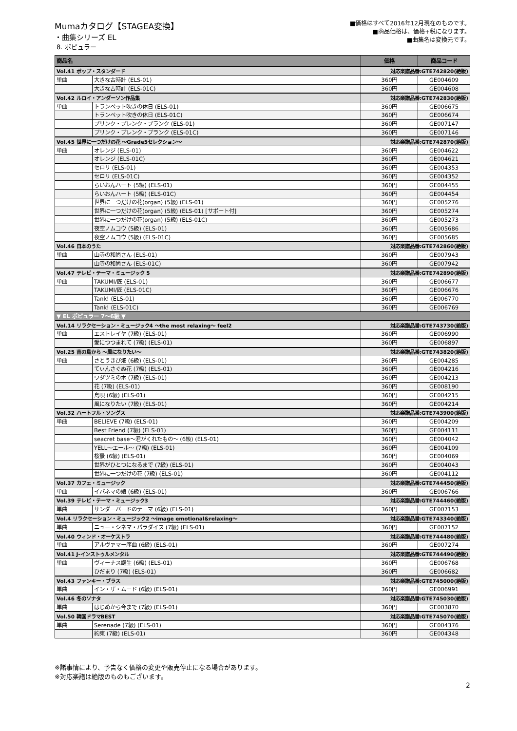Mumaカタログ【STAGEA変換】
・曲集シリーズ EL
8. ポピュラー
■価格はすべて2016年12月現在のものです。
■商品価格は、価格+税になります。
■曲集名は変換元です。
| 商品名 | | 価格 | 商品コード |
| --- | --- | --- | --- |
| Vol.41 ポップ・スタンダード | | 対応楽譜品番:GTE742820(絶版) | |
| 単曲 | 大きな古時計 (ELS-01) | 360円 | GE004609 |
| | 大きな古時計 (ELS-01C) | 360円 | GE004608 |
| Vol.42 ルロイ・アンダーソン作品集 | | 対応楽譜品番:GTE742830(絶版) | |
| 単曲 | トランペット吹きの休日 (ELS-01) | 360円 | GE006675 |
| | トランペット吹きの休日 (ELS-01C) | 360円 | GE006674 |
| | プリンク・プレンク・プランク (ELS-01) | 360円 | GE007147 |
| | プリンク・プレンク・プランク (ELS-01C) | 360円 | GE007146 |
| Vol.45 世界に一つだけの花 ～Grade5セレクション～ | | 対応楽譜品番:GTE742870(絶版) | |
| 単曲 | オレンジ (ELS-01) | 360円 | GE004622 |
| | オレンジ (ELS-01C) | 360円 | GE004621 |
| | セロリ (ELS-01) | 360円 | GE004353 |
| | セロリ (ELS-01C) | 360円 | GE004352 |
| | らいおんハート (5級) (ELS-01) | 360円 | GE004455 |
| | らいおんハート (5級) (ELS-01C) | 360円 | GE004454 |
| | 世界に一つだけの花(organ) (5級) (ELS-01) | 360円 | GE005276 |
| | 世界に一つだけの花(organ) (5級) (ELS-01) [サポート付] | 360円 | GE005274 |
| | 世界に一つだけの花(organ) (5級) (ELS-01C) | 360円 | GE005273 |
| | 夜空ノムコウ (5級) (ELS-01) | 360円 | GE005686 |
| | 夜空ノムコウ (5級) (ELS-01C) | 360円 | GE005685 |
| Vol.46 日本のうた | | 対応楽譜品番:GTE742860(絶版) | |
| 単曲 | 山寺の和尚さん (ELS-01) | 360円 | GE007943 |
| | 山寺の和尚さん (ELS-01C) | 360円 | GE007942 |
| Vol.47 テレビ・テーマ・ミュージック 5 | | 対応楽譜品番:GTE742890(絶版) | |
| 単曲 | TAKUMI/匠 (ELS-01) | 360円 | GE006677 |
| | TAKUMI/匠 (ELS-01C) | 360円 | GE006676 |
| | Tank! (ELS-01) | 360円 | GE006770 |
| | Tank! (ELS-01C) | 360円 | GE006769 |
| ▼ EL ポピュラー 7～6級 ▼ | | | |
| Vol.14 リラクセーション・ミュージック4 ～the most relaxing～ feel2 | | 対応楽譜品番:GTE743730(絶版) | |
| 単曲 | エストレイヤ (7級) (ELS-01) | 360円 | GE006990 |
| | 愛につつまれて (7級) (ELS-01) | 360円 | GE006897 |
| Vol.25 南の島から ～風になりたい～ | | 対応楽譜品番:GTE743820(絶版) | |
| 単曲 | さとうきび畑 (6級) (ELS-01) | 360円 | GE004285 |
| | てぃんさぐぬ花 (7級) (ELS-01) | 360円 | GE004216 |
| | ワダツミの木 (7級) (ELS-01) | 360円 | GE004213 |
| | 花 (7級) (ELS-01) | 360円 | GE008190 |
| | 島唄 (6級) (ELS-01) | 360円 | GE004215 |
| | 風になりたい (7級) (ELS-01) | 360円 | GE004214 |
| Vol.32 ハートフル・ソングス | | 対応楽譜品番:GTE743900(絶版) | |
| 単曲 | BELIEVE (7級) (ELS-01) | 360円 | GE004209 |
| | Best Friend (7級) (ELS-01) | 360円 | GE004111 |
| | seacret base～君がくれたもの～ (6級) (ELS-01) | 360円 | GE004042 |
| | YELL～エール～ (7級) (ELS-01) | 360円 | GE004109 |
| | 桜景 (6級) (ELS-01) | 360円 | GE004069 |
| | 世界がひとつになるまで (7級) (ELS-01) | 360円 | GE004043 |
| | 世界に一つだけの花 (7級) (ELS-01) | 360円 | GE004112 |
| Vol.37 カフェ・ミュージック | | 対応楽譜品番:GTE744450(絶版) | |
| 単曲 | イパネマの娘 (6級) (ELS-01) | 360円 | GE006766 |
| Vol.39 テレビ・テーマ・ミュージック3 | | 対応楽譜品番:GTE744460(絶版) | |
| 単曲 | サンダーバードのテーマ (6級) (ELS-01) | 360円 | GE007153 |
| Vol.4 リラクセーション・ミュージック2 ～image emotional&relaxing～ | | 対応楽譜品番:GTE743340(絶版) | |
| 単曲 | ニュー・シネマ・パラダイス (7級) (ELS-01) | 360円 | GE007152 |
| Vol.40 ウィンド・オーケストラ | | 対応楽譜品番:GTE744480(絶版) | |
| 単曲 | アルヴァマー序曲 (6級) (ELS-01) | 360円 | GE007274 |
| Vol.41 J-インストゥルメンタル | | 対応楽譜品番:GTE744490(絶版) | |
| 単曲 | ヴィーナス誕生 (6級) (ELS-01) | 360円 | GE006768 |
| | ひだまり (7級) (ELS-01) | 360円 | GE006682 |
| Vol.43 ファンキー・ブラス | | 対応楽譜品番:GTE745000(絶版) | |
| 単曲 | イン・ザ・ムード (6級) (ELS-01) | 360円 | GE006991 |
| Vol.46 冬のソナタ | | 対応楽譜品番:GTE745030(絶版) | |
| 単曲 | はじめから今まで (7級) (ELS-01) | 360円 | GE003870 |
| Vol.50 韓国ドラマBEST | | 対応楽譜品番:GTE745070(絶版) | |
| 単曲 | Serenade (7級) (ELS-01) | 360円 | GE004376 |
| | 約束 (7級) (ELS-01) | 360円 | GE004348 |
※諸事情により、予告なく価格の変更や販売停止になる場合があります。
※対応楽譜は絶版のものもございます。
2